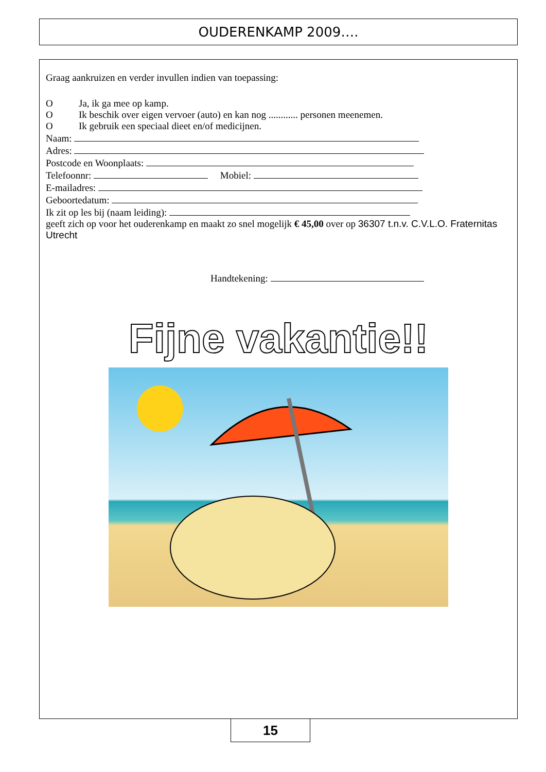OUDERENKAMP 2009….
Graag aankruizen en verder invullen indien van toepassing:
O Ja, ik ga mee op kamp.
O Ik beschik over eigen vervoer (auto) en kan nog ............ personen meenemen.
O Ik gebruik een speciaal dieet en/of medicijnen.
Naam:
Adres:
Postcode en Woonplaats:
Telefoonnr: Mobiel:
E-mailadres:
Geboortedatum:
Ik zit op les bij (naam leiding):
geeft zich op voor het ouderenkamp en maakt zo snel mogelijk € 45,00 over op 36307 t.n.v. C.V.L.O. Fraternitas Utrecht
Handtekening:
Fijne vakantie!!
15